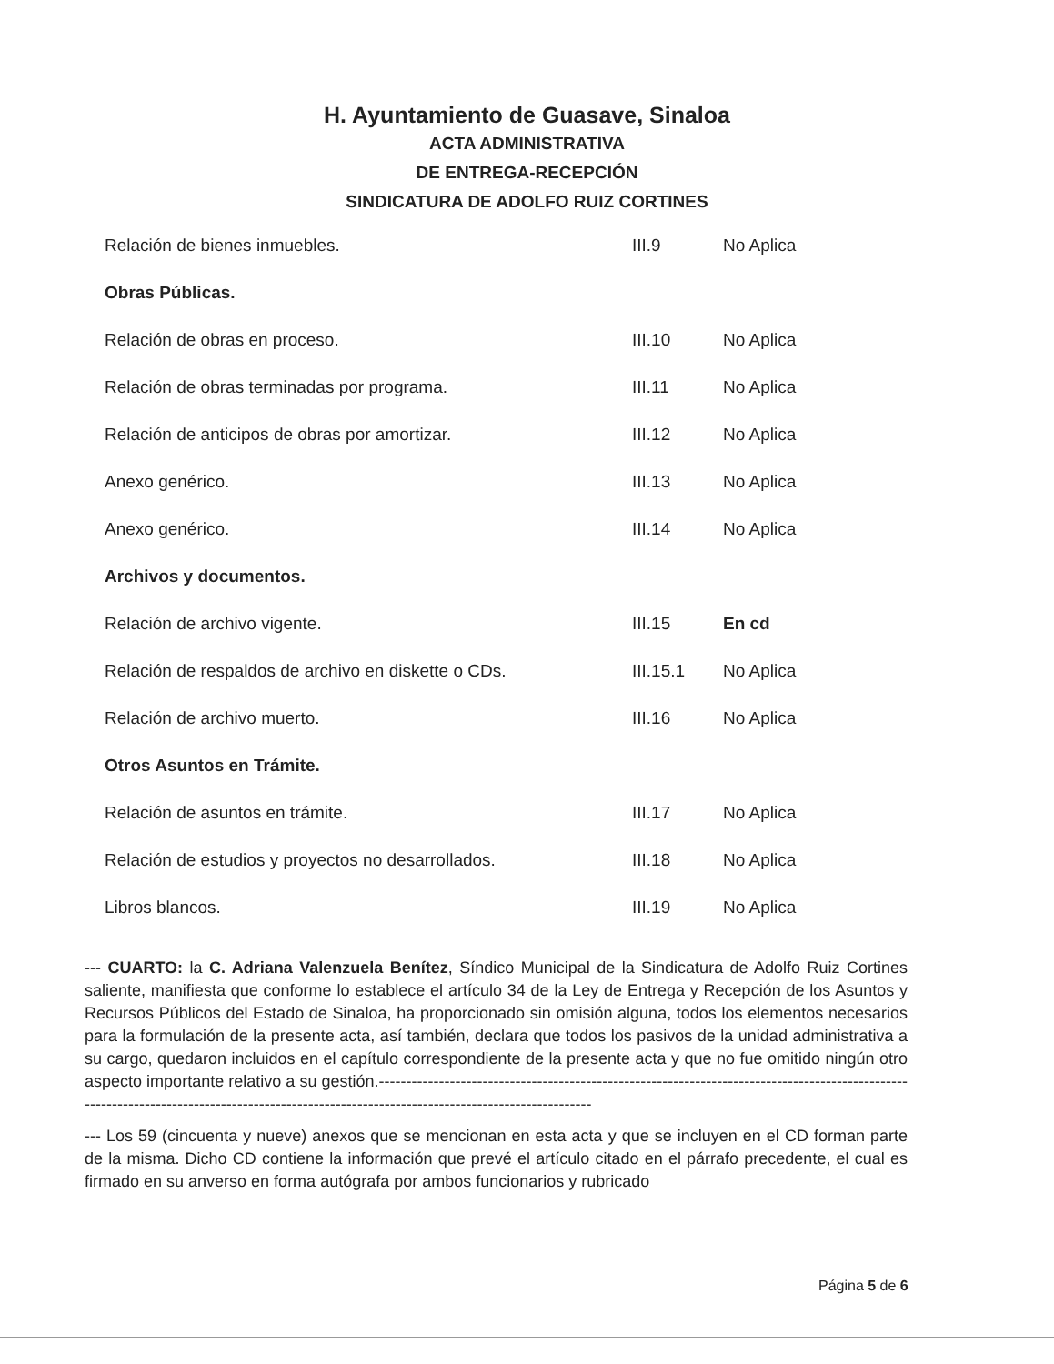H. Ayuntamiento de Guasave, Sinaloa
ACTA ADMINISTRATIVA
DE ENTREGA-RECEPCIÓN
SINDICATURA DE ADOLFO RUIZ CORTINES
| Relación de bienes inmuebles. | III.9 | No Aplica |
| Obras Públicas. | | |
| Relación de obras en proceso. | III.10 | No Aplica |
| Relación de obras terminadas por programa. | III.11 | No Aplica |
| Relación de anticipos de obras por amortizar. | III.12 | No Aplica |
| Anexo genérico. | III.13 | No Aplica |
| Anexo genérico. | III.14 | No Aplica |
| Archivos y documentos. | | |
| Relación de archivo vigente. | III.15 | En cd |
| Relación de respaldos de archivo en diskette o CDs. | III.15.1 | No Aplica |
| Relación de archivo muerto. | III.16 | No Aplica |
| Otros Asuntos en Trámite. | | |
| Relación de asuntos en trámite. | III.17 | No Aplica |
| Relación de estudios y proyectos no desarrollados. | III.18 | No Aplica |
| Libros blancos. | III.19 | No Aplica |
--- CUARTO: la C. Adriana Valenzuela Benítez, Síndico Municipal de la Sindicatura de Adolfo Ruiz Cortines saliente, manifiesta que conforme lo establece el artículo 34 de la Ley de Entrega y Recepción de los Asuntos y Recursos Públicos del Estado de Sinaloa, ha proporcionado sin omisión alguna, todos los elementos necesarios para la formulación de la presente acta, así también, declara que todos los pasivos de la unidad administrativa a su cargo, quedaron incluidos en el capítulo correspondiente de la presente acta y que no fue omitido ningún otro aspecto importante relativo a su gestión.----------------------------------------------------------------------------------------------------------------------------------------------------------------------------------------------
--- Los 59 (cincuenta y nueve) anexos que se mencionan en esta acta y que se incluyen en el CD forman parte de la misma. Dicho CD contiene la información que prevé el artículo citado en el párrafo precedente, el cual es firmado en su anverso en forma autógrafa por ambos funcionarios y rubricado
Página 5 de 6